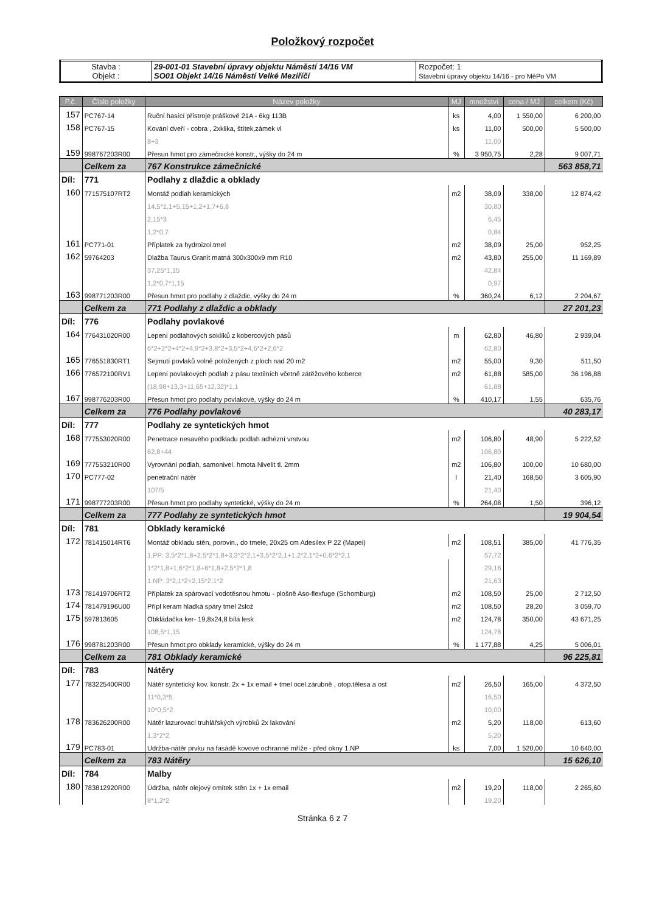Položkový rozpočet
| Stavba : Objekt : | 29-001-01 Stavební úpravy objektu Náměstí 14/16 VM SO01 Objekt 14/16 Náměstí Velké Meziříčí | Rozpočet: 1 Stavební úpravy objektu 14/16 - pro MěPo VM |
| P.č. | Číslo položky | Název položky | MJ | množství | cena / MJ | celkem (Kč) |
| --- | --- | --- | --- | --- | --- | --- |
| 157 | PC767-14 | Ruční hasící přístroje práškové 21A - 6kg 113B | ks | 4,00 | 1 550,00 | 6 200,00 |
| 158 | PC767-15 | Kování dveří - cobra , 2xklika, štítek,zámek vl | ks | 11,00 | 500,00 | 5 500,00 |
| | | 8+3 | | 11,00 | | |
| 159 | 998767203R00 | Přesun hmot pro zámečnické konstr., výšky do 24 m | % | 3 950,75 | 2,28 | 9 007,71 |
| | Celkem za | 767 Konstrukce zámečnické | | | | 563 858,71 |
| Díl: | 771 | Podlahy z dlaždic a obklady | | | | |
| 160 | 771575107RT2 | Montáž podlah keramických | m2 | 38,09 | 338,00 | 12 874,42 |
| | | 14,5*1,1+5,15+1,2+1,7+6,8 | | 30,80 | | |
| | | 2,15*3 | | 6,45 | | |
| | | 1,2*0,7 | | 0,84 | | |
| 161 | PC771-01 | Příplatek za hydroizol.tmel | m2 | 38,09 | 25,00 | 952,25 |
| 162 | 59764203 | Dlažba Taurus Granit matná 300x300x9 mm R10 | m2 | 43,80 | 255,00 | 11 169,89 |
| | | 37,25*1,15 | | 42,84 | | |
| | | 1,2*0,7*1,15 | | 0,97 | | |
| 163 | 998771203R00 | Přesun hmot pro podlahy z dlaždic, výšky do 24 m | % | 360,24 | 6,12 | 2 204,67 |
| | Celkem za | 771 Podlahy z dlaždic a obklady | | | | 27 201,23 |
| Díl: | 776 | Podlahy povlakové | | | | |
| 164 | 776431020R00 | Lepení podlahových soklíků z kobercových pásů | m | 62,80 | 46,80 | 2 939,04 |
| | | 6*2+2*2+4*2+4,9*2+3,8*2+3,5*2+4,6*2+2,6*2 | | 62,80 | | |
| 165 | 776551830RT1 | Sejmutí povlaků volně položených z ploch nad 20 m2 | m2 | 55,00 | 9,30 | 511,50 |
| 166 | 776572100RV1 | Lepení povlakových podlah z pásu textilních včetně zátěžového koberce | m2 | 61,88 | 585,00 | 36 196,88 |
| | | (18,98+13,3+11,65+12,32)*1,1 | | 61,88 | | |
| 167 | 998776203R00 | Přesun hmot pro podlahy povlakové, výšky do 24 m | % | 410,17 | 1,55 | 635,76 |
| | Celkem za | 776 Podlahy povlakové | | | | 40 283,17 |
| Díl: | 777 | Podlahy ze syntetických hmot | | | | |
| 168 | 777553020R00 | Penetrace nesavého podkladu podlah adhézní vrstvou | m2 | 106,80 | 48,90 | 5 222,52 |
| | | 62,8+44 | | 106,80 | | |
| 169 | 777553210R00 | Vyrovnání podlah, samonivel. hmota Nivelit tl. 2mm | m2 | 106,80 | 100,00 | 10 680,00 |
| 170 | PC777-02 | penetrační nátěr | l | 21,40 | 168,50 | 3 605,90 |
| | | 107/5 | | 21,40 | | |
| 171 | 998777203R00 | Přesun hmot pro podlahy syntetické, výšky do 24 m | % | 264,08 | 1,50 | 396,12 |
| | Celkem za | 777 Podlahy ze syntetických hmot | | | | 19 904,54 |
| Díl: | 781 | Obklady keramické | | | | |
| 172 | 781415014RT6 | Montáž obkladu stěn, porovin., do tmele, 20x25 cm Adesilex P 22 (Mapei) | m2 | 108,51 | 385,00 | 41 776,35 |
| | | 1.PP: 3,5*2*1,8+2,5*2*1,8+3,3*2*2,1+3,5*2*2,1+1,2*2,1*2+0,6*2*2,1 | | 57,72 | | |
| | | 1*2*1,8+1,6*2*1,8+6*1,8+2,5*2*1,8 | | 29,16 | | |
| | | 1.NP: 3*2,1*2+2,15*2,1*2 | | 21,63 | | |
| 173 | 781419706RT2 | Příplatek za spárovací vodotěsnou hmotu - plošně Aso-flexfuge (Schomburg) | m2 | 108,50 | 25,00 | 2 712,50 |
| 174 | 781479196U00 | Přípl keram hladká spáry tmel 2slož | m2 | 108,50 | 28,20 | 3 059,70 |
| 175 | 597813605 | Obkládačka ker- 19,8x24,8 bílá lesk | m2 | 124,78 | 350,00 | 43 671,25 |
| | | 108,5*1,15 | | 124,78 | | |
| 176 | 998781203R00 | Přesun hmot pro obklady keramické, výšky do 24 m | % | 1 177,88 | 4,25 | 5 006,01 |
| | Celkem za | 781 Obklady keramické | | | | 96 225,81 |
| Díl: | 783 | Nátěry | | | | |
| 177 | 783225400R00 | Nátěr syntetický kov. konstr. 2x + 1x email + tmel ocel.zárubně , otop.tělesa a ost | m2 | 26,50 | 165,00 | 4 372,50 |
| | | 11*0,3*5 | | 16,50 | | |
| | | 10*0,5*2 | | 10,00 | | |
| 178 | 783626200R00 | Nátěr lazurovací truhlářských výrobků 2x lakování | m2 | 5,20 | 118,00 | 613,60 |
| | | 1,3*2*2 | | 5,20 | | |
| 179 | PC783-01 | Udržba-nátěr prvku na fasádě kovové ochranné mříže - před okny 1.NP | ks | 7,00 | 1 520,00 | 10 640,00 |
| | Celkem za | 783 Nátěry | | | | 15 626,10 |
| Díl: | 784 | Malby | | | | |
| 180 | 783812920R00 | Údržba, nátěr olejový omítek stěn 1x + 1x email | m2 | 19,20 | 118,00 | 2 265,60 |
| | | 8*1,2*2 | | 19,20 | | |
Stránka 6 z 7